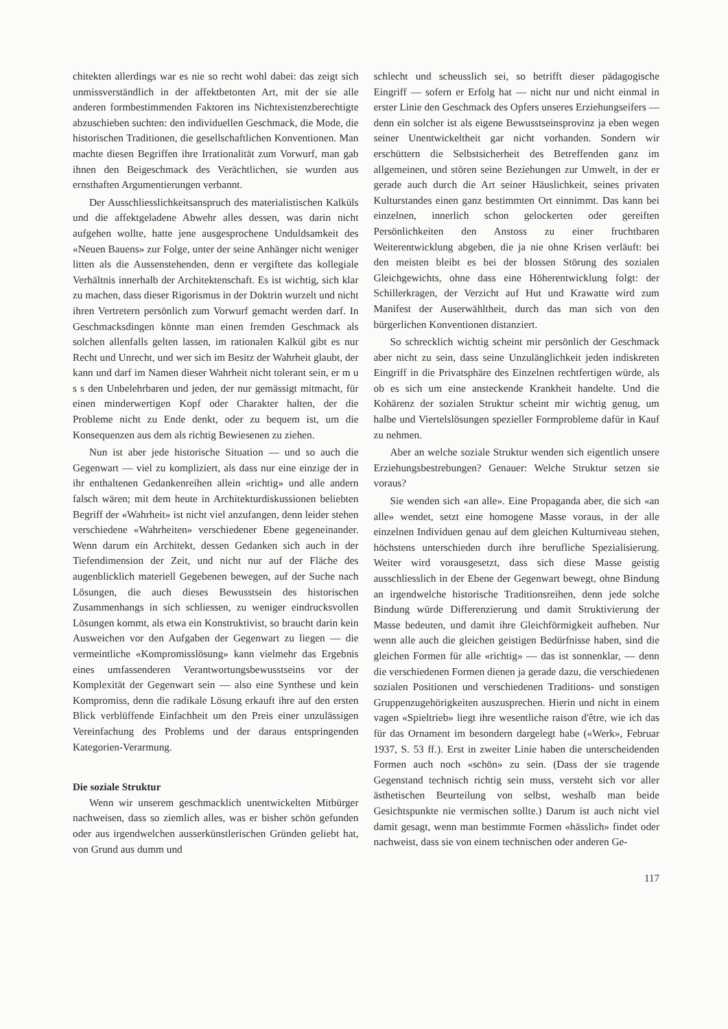chitekten allerdings war es nie so recht wohl dabei: das zeigt sich unmissverständlich in der affektbetonten Art, mit der sie alle anderen formbestimmenden Faktoren ins Nichtexistenzberechtigte abzuschieben suchten: den individuellen Geschmack, die Mode, die historischen Traditionen, die gesellschaftlichen Konventionen. Man machte diesen Begriffen ihre Irrationalität zum Vorwurf, man gab ihnen den Beigeschmack des Verächtlichen, sie wurden aus ernsthaften Argumentierungen verbannt.
Der Ausschliesslichkeitsanspruch des materialistischen Kalküls und die affektgeladene Abwehr alles dessen, was darin nicht aufgehen wollte, hatte jene ausgesprochene Unduldsamkeit des «Neuen Bauens» zur Folge, unter der seine Anhänger nicht weniger litten als die Aussenstehenden, denn er vergiftete das kollegiale Verhältnis innerhalb der Architektenschaft. Es ist wichtig, sich klar zu machen, dass dieser Rigorismus in der Doktrin wurzelt und nicht ihren Vertretern persönlich zum Vorwurf gemacht werden darf. In Geschmacksdingen könnte man einen fremden Geschmack als solchen allenfalls gelten lassen, im rationalen Kalkül gibt es nur Recht und Unrecht, und wer sich im Besitz der Wahrheit glaubt, der kann und darf im Namen dieser Wahrheit nicht tolerant sein, er m u s s den Unbelehrbaren und jeden, der nur gemässigt mitmacht, für einen minderwertigen Kopf oder Charakter halten, der die Probleme nicht zu Ende denkt, oder zu bequem ist, um die Konsequenzen aus dem als richtig Bewiesenen zu ziehen.
Nun ist aber jede historische Situation — und so auch die Gegenwart — viel zu kompliziert, als dass nur eine einzige der in ihr enthaltenen Gedankenreihen allein «richtig» und alle andern falsch wären; mit dem heute in Architekturdiskussionen beliebten Begriff der «Wahrheit» ist nicht viel anzufangen, denn leider stehen verschiedene «Wahrheiten» verschiedener Ebene gegeneinander. Wenn darum ein Architekt, dessen Gedanken sich auch in der Tiefendimension der Zeit, und nicht nur auf der Fläche des augenblicklich materiell Gegebenen bewegen, auf der Suche nach Lösungen, die auch dieses Bewusstsein des historischen Zusammenhangs in sich schliessen, zu weniger eindrucksvollen Lösungen kommt, als etwa ein Konstruktivist, so braucht darin kein Ausweichen vor den Aufgaben der Gegenwart zu liegen — die vermeintliche «Kompromisslösung» kann vielmehr das Ergebnis eines umfassenderen Verantwortungsbewusstseins vor der Komplexität der Gegenwart sein — also eine Synthese und kein Kompromiss, denn die radikale Lösung erkauft ihre auf den ersten Blick verblüffende Einfachheit um den Preis einer unzulässigen Vereinfachung des Problems und der daraus entspringenden Kategorien-Verarmung.
Die soziale Struktur
Wenn wir unserem geschmacklich unentwickelten Mitbürger nachweisen, dass so ziemlich alles, was er bisher schön gefunden oder aus irgendwelchen ausserkünstlerischen Gründen geliebt hat, von Grund aus dumm und
schlecht und scheusslich sei, so betrifft dieser pädagogische Eingriff — sofern er Erfolg hat — nicht nur und nicht einmal in erster Linie den Geschmack des Opfers unseres Erziehungseifers — denn ein solcher ist als eigene Bewusstseinsprovinz ja eben wegen seiner Unentwickeltheit gar nicht vorhanden. Sondern wir erschüttern die Selbstsicherheit des Betreffenden ganz im allgemeinen, und stören seine Beziehungen zur Umwelt, in der er gerade auch durch die Art seiner Häuslichkeit, seines privaten Kulturstandes einen ganz bestimmten Ort einnimmt. Das kann bei einzelnen, innerlich schon gelockerten oder gereiften Persönlichkeiten den Anstoss zu einer fruchtbaren Weiterentwicklung abgeben, die ja nie ohne Krisen verläuft: bei den meisten bleibt es bei der blossen Störung des sozialen Gleichgewichts, ohne dass eine Höherentwicklung folgt: der Schillerkragen, der Verzicht auf Hut und Krawatte wird zum Manifest der Auserwähltheit, durch das man sich von den bürgerlichen Konventionen distanziert.
So schrecklich wichtig scheint mir persönlich der Geschmack aber nicht zu sein, dass seine Unzulänglichkeit jeden indiskreten Eingriff in die Privatsphäre des Einzelnen rechtfertigen würde, als ob es sich um eine ansteckende Krankheit handelte. Und die Kohärenz der sozialen Struktur scheint mir wichtig genug, um halbe und Viertelslösungen spezieller Formprobleme dafür in Kauf zu nehmen.
Aber an welche soziale Struktur wenden sich eigentlich unsere Erziehungsbestrebungen? Genauer: Welche Struktur setzen sie voraus?
Sie wenden sich «an alle». Eine Propaganda aber, die sich «an alle» wendet, setzt eine homogene Masse voraus, in der alle einzelnen Individuen genau auf dem gleichen Kulturniveau stehen, höchstens unterschieden durch ihre berufliche Spezialisierung. Weiter wird vorausgesetzt, dass sich diese Masse geistig ausschliesslich in der Ebene der Gegenwart bewegt, ohne Bindung an irgendwelche historische Traditionsreihen, denn jede solche Bindung würde Differenzierung und damit Struktivierung der Masse bedeuten, und damit ihre Gleichförmigkeit aufheben. Nur wenn alle auch die gleichen geistigen Bedürfnisse haben, sind die gleichen Formen für alle «richtig» — das ist sonnenklar, — denn die verschiedenen Formen dienen ja gerade dazu, die verschiedenen sozialen Positionen und verschiedenen Traditions- und sonstigen Gruppenzugehörigkeiten auszusprechen. Hierin und nicht in einem vagen «Spieltrieb» liegt ihre wesentliche raison d'être, wie ich das für das Ornament im besondern dargelegt habe («Werk», Februar 1937, S. 53 ff.). Erst in zweiter Linie haben die unterscheidenden Formen auch noch «schön» zu sein. (Dass der sie tragende Gegenstand technisch richtig sein muss, versteht sich vor aller ästhetischen Beurteilung von selbst, weshalb man beide Gesichtspunkte nie vermischen sollte.) Darum ist auch nicht viel damit gesagt, wenn man bestimmte Formen «hässlich» findet oder nachweist, dass sie von einem technischen oder anderen Ge-
117